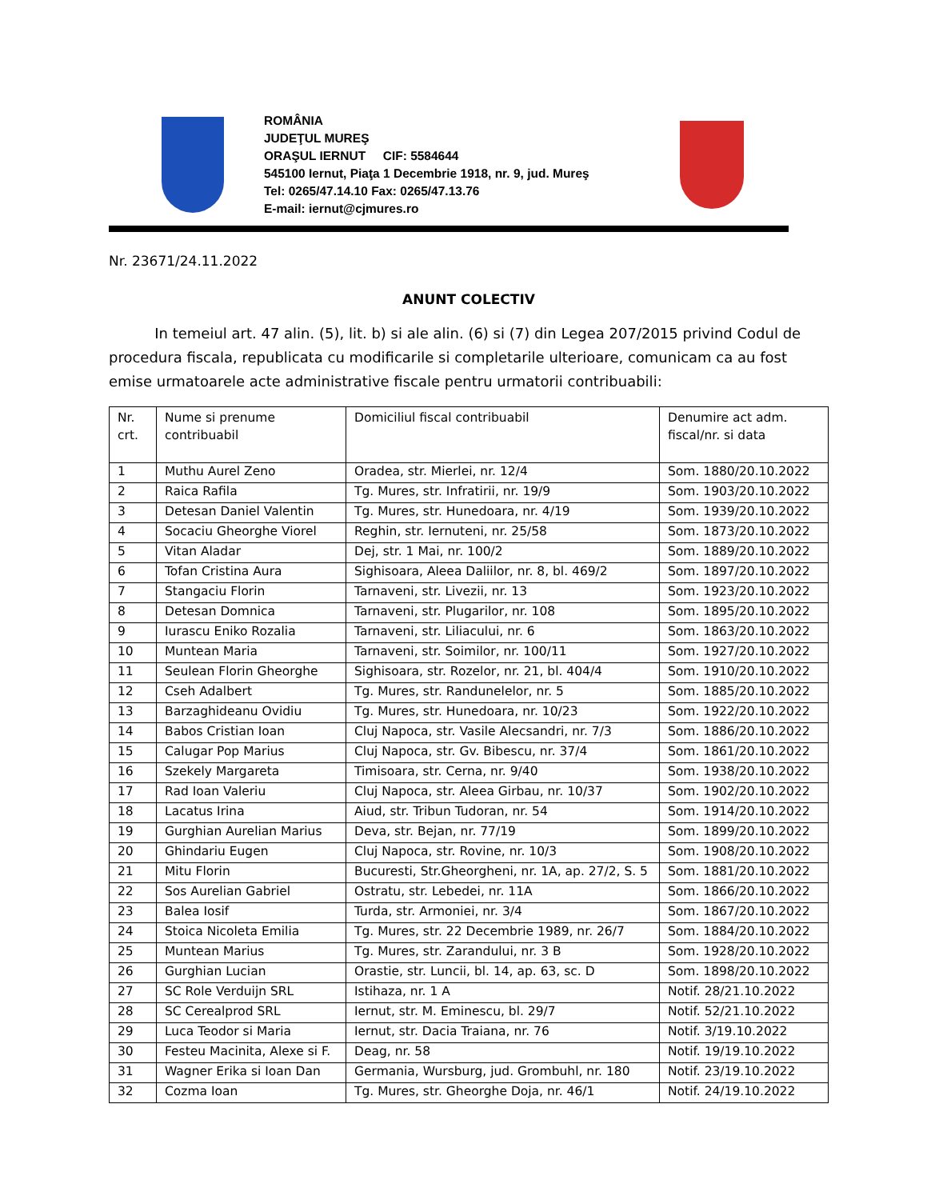ROMÂNIA
JUDEŢUL MUREŞ
ORAŞUL IERNUT CIF: 5584644
545100 Iernut, Piaţa 1 Decembrie 1918, nr. 9, jud. Mureş
Tel: 0265/47.14.10 Fax: 0265/47.13.76
E-mail: iernut@cjmures.ro
Nr. 23671/24.11.2022
ANUNT COLECTIV
In temeiul art. 47 alin. (5), lit. b) si ale alin. (6) si (7) din Legea 207/2015 privind Codul de procedura fiscala, republicata cu modificarile si completarile ulterioare, comunicam ca au fost emise urmatoarele acte administrative fiscale pentru urmatorii contribuabili:
| Nr. crt. | Nume si prenume contribuabil | Domiciliul fiscal contribuabil | Denumire act adm. fiscal/nr. si data |
| --- | --- | --- | --- |
| 1 | Muthu Aurel Zeno | Oradea, str. Mierlei, nr. 12/4 | Som. 1880/20.10.2022 |
| 2 | Raica Rafila | Tg. Mures, str. Infratirii, nr. 19/9 | Som. 1903/20.10.2022 |
| 3 | Detesan Daniel Valentin | Tg. Mures, str. Hunedoara, nr. 4/19 | Som. 1939/20.10.2022 |
| 4 | Socaciu Gheorghe Viorel | Reghin, str. Iernuteni, nr. 25/58 | Som. 1873/20.10.2022 |
| 5 | Vitan Aladar | Dej, str. 1 Mai, nr. 100/2 | Som. 1889/20.10.2022 |
| 6 | Tofan Cristina Aura | Sighisoara, Aleea Daliilor, nr. 8, bl. 469/2 | Som. 1897/20.10.2022 |
| 7 | Stangaciu Florin | Tarnaveni, str. Livezii, nr. 13 | Som. 1923/20.10.2022 |
| 8 | Detesan Domnica | Tarnaveni, str. Plugarilor, nr. 108 | Som. 1895/20.10.2022 |
| 9 | Iurascu Eniko Rozalia | Tarnaveni, str. Liliacului, nr. 6 | Som. 1863/20.10.2022 |
| 10 | Muntean Maria | Tarnaveni, str. Soimilor, nr. 100/11 | Som. 1927/20.10.2022 |
| 11 | Seulean Florin Gheorghe | Sighisoara, str. Rozelor, nr. 21, bl. 404/4 | Som. 1910/20.10.2022 |
| 12 | Cseh Adalbert | Tg. Mures, str. Randunelelor, nr. 5 | Som. 1885/20.10.2022 |
| 13 | Barzaghideanu Ovidiu | Tg. Mures, str. Hunedoara, nr. 10/23 | Som. 1922/20.10.2022 |
| 14 | Babos Cristian Ioan | Cluj Napoca, str. Vasile Alecsandri, nr. 7/3 | Som. 1886/20.10.2022 |
| 15 | Calugar Pop Marius | Cluj Napoca, str. Gv. Bibescu, nr. 37/4 | Som. 1861/20.10.2022 |
| 16 | Szekely Margareta | Timisoara, str. Cerna, nr. 9/40 | Som. 1938/20.10.2022 |
| 17 | Rad Ioan Valeriu | Cluj Napoca, str. Aleea Girbau, nr. 10/37 | Som. 1902/20.10.2022 |
| 18 | Lacatus Irina | Aiud, str. Tribun Tudoran, nr. 54 | Som. 1914/20.10.2022 |
| 19 | Gurghian Aurelian Marius | Deva, str. Bejan, nr. 77/19 | Som. 1899/20.10.2022 |
| 20 | Ghindariu Eugen | Cluj Napoca, str. Rovine, nr. 10/3 | Som. 1908/20.10.2022 |
| 21 | Mitu Florin | Bucuresti, Str.Gheorgheni, nr. 1A, ap. 27/2, S. 5 | Som. 1881/20.10.2022 |
| 22 | Sos Aurelian Gabriel | Ostratu, str. Lebedei, nr. 11A | Som. 1866/20.10.2022 |
| 23 | Balea Iosif | Turda, str. Armoniei, nr. 3/4 | Som. 1867/20.10.2022 |
| 24 | Stoica Nicoleta Emilia | Tg. Mures, str. 22 Decembrie 1989, nr. 26/7 | Som. 1884/20.10.2022 |
| 25 | Muntean Marius | Tg. Mures, str. Zarandului, nr. 3 B | Som. 1928/20.10.2022 |
| 26 | Gurghian Lucian | Orastie, str. Luncii, bl. 14, ap. 63, sc. D | Som. 1898/20.10.2022 |
| 27 | SC Role Verduijn SRL | Istihaza, nr. 1 A | Notif. 28/21.10.2022 |
| 28 | SC Cerealprod SRL | Iernut, str. M. Eminescu, bl. 29/7 | Notif. 52/21.10.2022 |
| 29 | Luca Teodor si Maria | Iernut, str. Dacia Traiana, nr. 76 | Notif. 3/19.10.2022 |
| 30 | Festeu Macinita, Alexe si F. | Deag, nr. 58 | Notif. 19/19.10.2022 |
| 31 | Wagner Erika si Ioan Dan | Germania, Wursburg, jud. Grombuhl, nr. 180 | Notif. 23/19.10.2022 |
| 32 | Cozma Ioan | Tg. Mures, str. Gheorghe Doja, nr. 46/1 | Notif. 24/19.10.2022 |